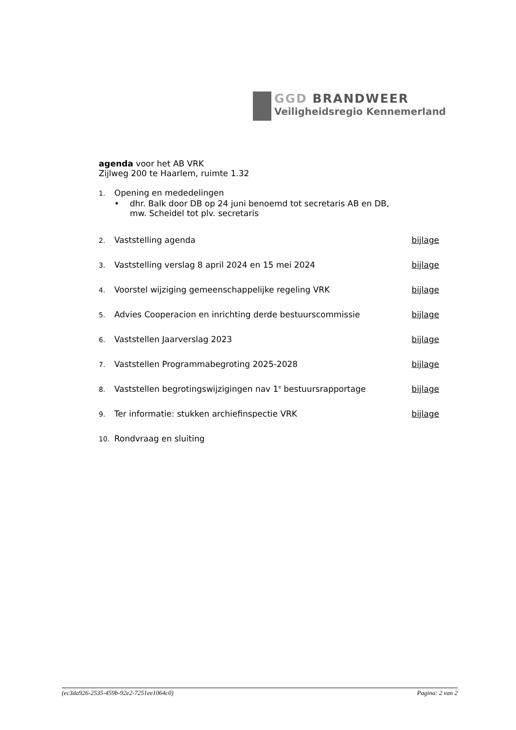GGD BRANDWEER
Veiligheidsregio Kennemerland
agenda voor het AB VRK
Zijlweg 200 te Haarlem, ruimte 1.32
1.
Opening en mededelingen
• dhr. Balk door DB op 24 juni benoemd tot secretaris AB en DB,
mw. Scheidel tot plv. secretaris
2.
Vaststelling agenda bijlage
3.
Vaststelling verslag 8 april 2024 en 15 mei 2024
bijlage
4.
Voorstel wijziging gemeenschappelijke regeling VRK
bijlage
5.
Advies Cooperacion en inrichting derde bestuurscommissie
bijlage
6.
Vaststellen Jaarverslag 2023 bijlage
7.
Vaststellen Programmabegroting 2025-2028
bijlage
8.
Vaststellen begrotingswijzigingen nav 1<sup>e</sup> bestuursrapportage
bijlage
9.
Ter informatie: stukken archiefinspectie VRK
bijlage
10.
Rondvraag en sluiting
(ec3da926-2535-459b-92e2-7251ee1064c0) Pagina: 2 van 2